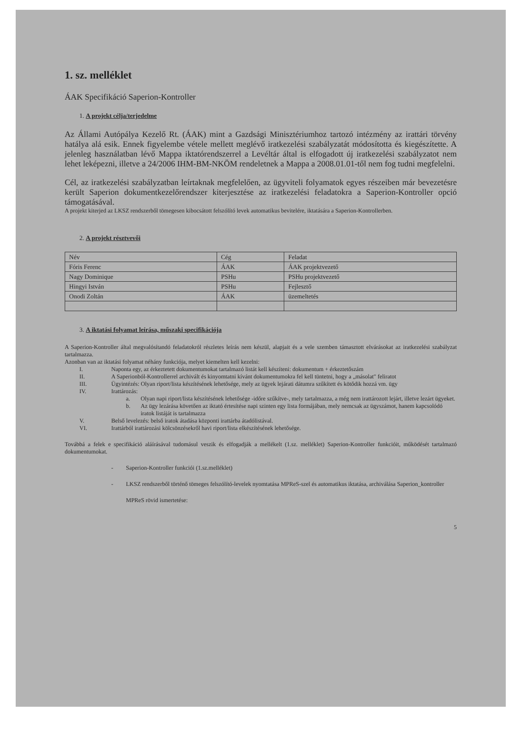1. sz. melléklet
ÁAK Specifikáció Saperion-Kontroller
1. A projekt célja/terjedelme
Az Állami Autópálya Kezelő Rt. (ÁAK) mint a Gazdsági Minisztériumhoz tartozó intézmény az irattári törvény hatálya alá esik. Ennek figyelembe vétele mellett meglévő iratkezelési szabályzatát módosította és kiegészítette. A jelenleg használatban lévő Mappa iktatórendszerrel a Levéltár által is elfogadott új iratkezelési szabályzatot nem lehet leképezni, illetve a 24/2006 IHM-BM-NKÖM rendeletnek a Mappa a 2008.01.01-től nem fog tudni megfelelni.
Cél, az iratkezelési szabályzatban leírtaknak megfelelően, az ügyviteli folyamatok egyes részeiben már bevezetésre került Saperion dokumentkezelőrendszer kiterjesztése az iratkezelési feladatokra a Saperion-Kontroller opció támogatásával.
A projekt kiterjed az LKSZ rendszerből tömegesen kibocsátott felszólító levek automatikus bevitelére, iktatására a Saperion-Kontrollerben.
2. A projekt résztvevői
| Név | Cég | Feladat |
| Fóris Ferenc | ÁAK | ÁAK projektvezető |
| Nagy Dominique | PSHu | PSHu projektvezető |
| Hingyi István | PSHu | Fejlesztő |
| Onodi Zoltán | ÁAK | üzemeltetés |
3. A iktatási folyamat leírása, műszaki specifikációja
A Saperion-Kontroller által megvalósítandó feladatokról részletes leírás nem készül, alapjait és a vele szemben támasztott elvárásokat az iratkezelési szabályzat tartalmazza.
Azonban van az iktatási folyamat néhány funkciója, melyet kiemelten kell kezelni:
I. Naponta egy, az érkeztetett dokumentumokat tartalmazó listát kell készíteni: dokumentum + érkeztetőszám
II. A Saperionból-Kontrollerrel archivált és kinyomtatni kívánt dokumentumokra fel kell tüntetni, hogy a „másolat" feliratot
III. Ügyintézés: Olyan riport/lista készítésének lehetősége, mely az ügyek lejárati dátumra szűkített és kötődik hozzá vm. ügy
IV. Irattározás:
a. Olyan napi riport/lista készítésének lehetősége -időre szűkítve-, mely tartalmazza, a még nem irattározott lejárt, illetve lezárt ügyeket.
b. Az ügy lezárása követően az iktató értesítése napi szinten egy lista formájában, mely nemcsak az ügyszámot, hanem kapcsolódó iratok listáját is tartalmazza
V. Belső levelezés: belső iratok átadása központi irattárba átadólistával.
VI. Irattárból irattározási kölcsönzésekről havi riport/lista elkészítésének lehetősége.
Továbbá a felek e specifikáció aláírásával tudomásul veszik és elfogadják a mellékelt (1.sz. melléklet) Saperion-Kontroller funkcióit, működését tartalmazó dokumentumokat.
- Saperion-Kontroller funkciói (1.sz.melléklet)
- LKSZ rendszerből történő tömeges felszólító-levelek nyomtatása MPReS-szel és automatikus iktatása, archiválása Saperion_kontroller
MPReS rövid ismertetése:
5